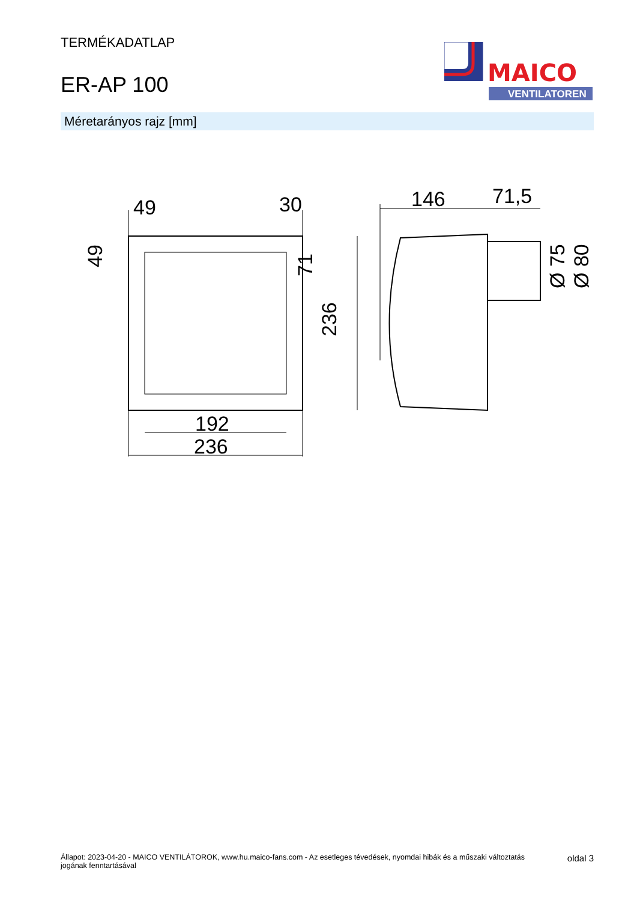TERMÉKADATLAP
ER-AP 100
MAICO
VENTILATOREN
Méretarányos rajz [mm]
236
192
49
30
236
71
49
146
71,5
Ø 75
Ø 80
Állapot: 2023-04-20 - MAICO VENTILÁTOROK, www.hu.maico-fans.com - Az esetleges tévedések, nyomdai hibák és a műszaki változtatás
jogának fenntartásával
oldal 3